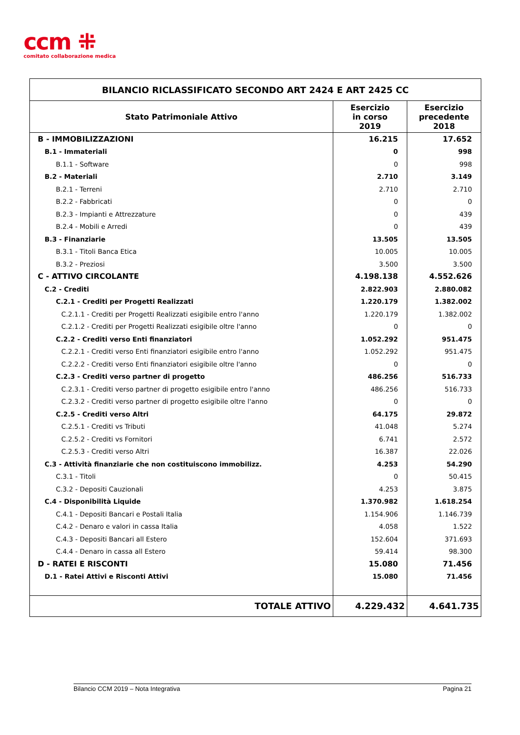ccm ⁜
comitato collaborazione medica
| BILANCIO RICLASSIFICATO SECONDO ART 2424 E ART 2425 CC | | |
| Stato Patrimoniale Attivo | Esercizio in corso 2019 | Esercizio precedente 2018 |
| B - IMMOBILIZZAZIONI | 16.215 | 17.652 |
| B.1 - Immateriali | 0 | 998 |
| B.1.1 - Software | 0 | 998 |
| B.2 - Materiali | 2.710 | 3.149 |
| B.2.1 - Terreni | 2.710 | 2.710 |
| B.2.2 - Fabbricati | 0 | 0 |
| B.2.3 - Impianti e Attrezzature | 0 | 439 |
| B.2.4 - Mobili e Arredi | 0 | 439 |
| B.3 - Finanziarie | 13.505 | 13.505 |
| B.3.1 - Titoli Banca Etica | 10.005 | 10.005 |
| B.3.2 - Preziosi | 3.500 | 3.500 |
| C - ATTIVO CIRCOLANTE | 4.198.138 | 4.552.626 |
| C.2 - Crediti | 2.822.903 | 2.880.082 |
| C.2.1 - Crediti per Progetti Realizzati | 1.220.179 | 1.382.002 |
| C.2.1.1 - Crediti per Progetti Realizzati esigibile entro l'anno | 1.220.179 | 1.382.002 |
| C.2.1.2 - Crediti per Progetti Realizzati esigibile oltre l'anno | 0 | 0 |
| C.2.2 - Crediti verso Enti finanziatori | 1.052.292 | 951.475 |
| C.2.2.1 - Crediti verso Enti finanziatori esigibile entro l'anno | 1.052.292 | 951.475 |
| C.2.2.2 - Crediti verso Enti finanziatori esigibile oltre l'anno | 0 | 0 |
| C.2.3 - Crediti verso partner di progetto | 486.256 | 516.733 |
| C.2.3.1 - Crediti verso partner di progetto esigibile entro l'anno | 486.256 | 516.733 |
| C.2.3.2 - Crediti verso partner di progetto esigibile oltre l'anno | 0 | 0 |
| C.2.5 - Crediti verso Altri | 64.175 | 29.872 |
| C.2.5.1 - Crediti vs Tributi | 41.048 | 5.274 |
| C.2.5.2 - Crediti vs Fornitori | 6.741 | 2.572 |
| C.2.5.3 - Crediti verso Altri | 16.387 | 22.026 |
| C.3 - Attività finanziarie che non costituiscono immobilizz. | 4.253 | 54.290 |
| C.3.1 - Titoli | 0 | 50.415 |
| C.3.2 - Depositi Cauzionali | 4.253 | 3.875 |
| C.4 - Disponibilità Liquide | 1.370.982 | 1.618.254 |
| C.4.1 - Depositi Bancari e Postali Italia | 1.154.906 | 1.146.739 |
| C.4.2 - Denaro e valori in cassa Italia | 4.058 | 1.522 |
| C.4.3 - Depositi Bancari all Estero | 152.604 | 371.693 |
| C.4.4 - Denaro in cassa all Estero | 59.414 | 98.300 |
| D - RATEI E RISCONTI | 15.080 | 71.456 |
| D.1 - Ratei Attivi e Risconti Attivi | 15.080 | 71.456 |
| TOTALE ATTIVO | 4.229.432 | 4.641.735 |
Bilancio CCM 2019 – Nota Integrativa Pagina 21